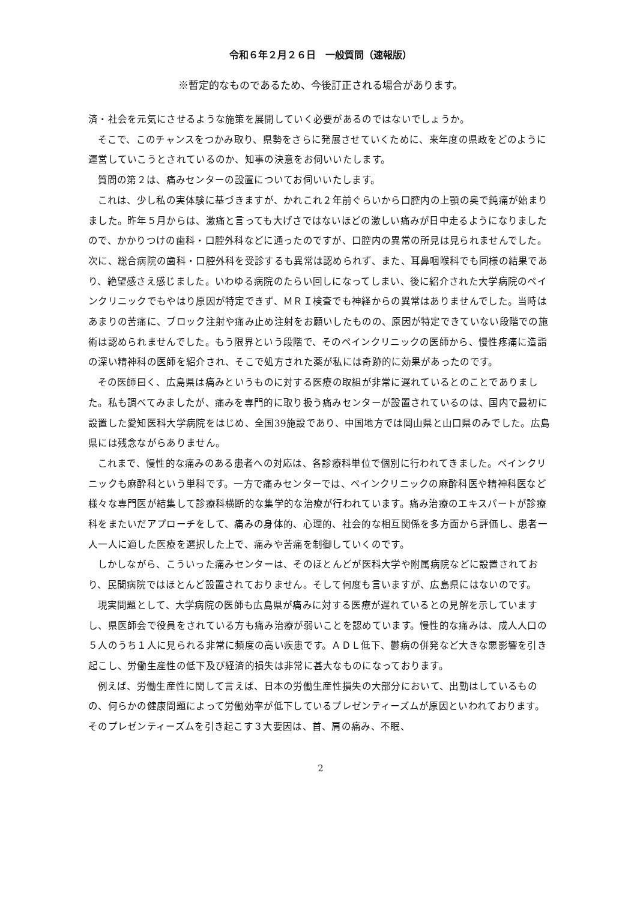令和６年２月２６日　一般質問（速報版）
※暫定的なものであるため、今後訂正される場合があります。
済・社会を元気にさせるような施策を展開していく必要があるのではないでしょうか。
そこで、このチャンスをつかみ取り、県勢をさらに発展させていくために、来年度の県政をどのように運営していこうとされているのか、知事の決意をお伺いいたします。
質問の第２は、痛みセンターの設置についてお伺いいたします。
これは、少し私の実体験に基づきますが、かれこれ２年前ぐらいから口腔内の上顎の奥で鈍痛が始まりました。昨年５月からは、激痛と言っても大げさではないほどの激しい痛みが日中走るようになりましたので、かかりつけの歯科・口腔外科などに通ったのですが、口腔内の異常の所見は見られませんでした。次に、総合病院の歯科・口腔外科を受診するも異常は認められず、また、耳鼻咽喉科でも同様の結果であり、絶望感さえ感じました。いわゆる病院のたらい回しになってしまい、後に紹介された大学病院のペインクリニックでもやはり原因が特定できず、ＭＲＩ検査でも神経からの異常はありませんでした。当時はあまりの苦痛に、ブロック注射や痛み止め注射をお願いしたものの、原因が特定できていない段階での施術は認められませんでした。もう限界という段階で、そのペインクリニックの医師から、慢性疼痛に造詣の深い精神科の医師を紹介され、そこで処方された薬が私には奇跡的に効果があったのです。
その医師曰く、広島県は痛みというものに対する医療の取組が非常に遅れているとのことでありました。私も調べてみましたが、痛みを専門的に取り扱う痛みセンターが設置されているのは、国内で最初に設置した愛知医科大学病院をはじめ、全国39施設であり、中国地方では岡山県と山口県のみでした。広島県には残念ながらありません。
これまで、慢性的な痛みのある患者への対応は、各診療科単位で個別に行われてきました。ペインクリニックも麻酔科という単科です。一方で痛みセンターでは、ペインクリニックの麻酔科医や精神科医など様々な専門医が結集して診療科横断的な集学的な治療が行われています。痛み治療のエキスパートが診療科をまたいだアプローチをして、痛みの身体的、心理的、社会的な相互関係を多方面から評価し、患者一人一人に適した医療を選択した上で、痛みや苦痛を制御していくのです。
しかしながら、こういった痛みセンターは、そのほとんどが医科大学や附属病院などに設置されており、民間病院ではほとんど設置されておりません。そして何度も言いますが、広島県にはないのです。
現実問題として、大学病院の医師も広島県が痛みに対する医療が遅れているとの見解を示していますし、県医師会で役員をされている方も痛み治療が弱いことを認めています。慢性的な痛みは、成人人口の５人のうち１人に見られる非常に頻度の高い疾患です。ＡＤＬ低下、鬱病の併発など大きな悪影響を引き起こし、労働生産性の低下及び経済的損失は非常に甚大なものになっております。
例えば、労働生産性に関して言えば、日本の労働生産性損失の大部分において、出勤はしているものの、何らかの健康問題によって労働効率が低下しているプレゼンティーズムが原因といわれております。そのプレゼンティーズムを引き起こす３大要因は、首、肩の痛み、不眠、
2